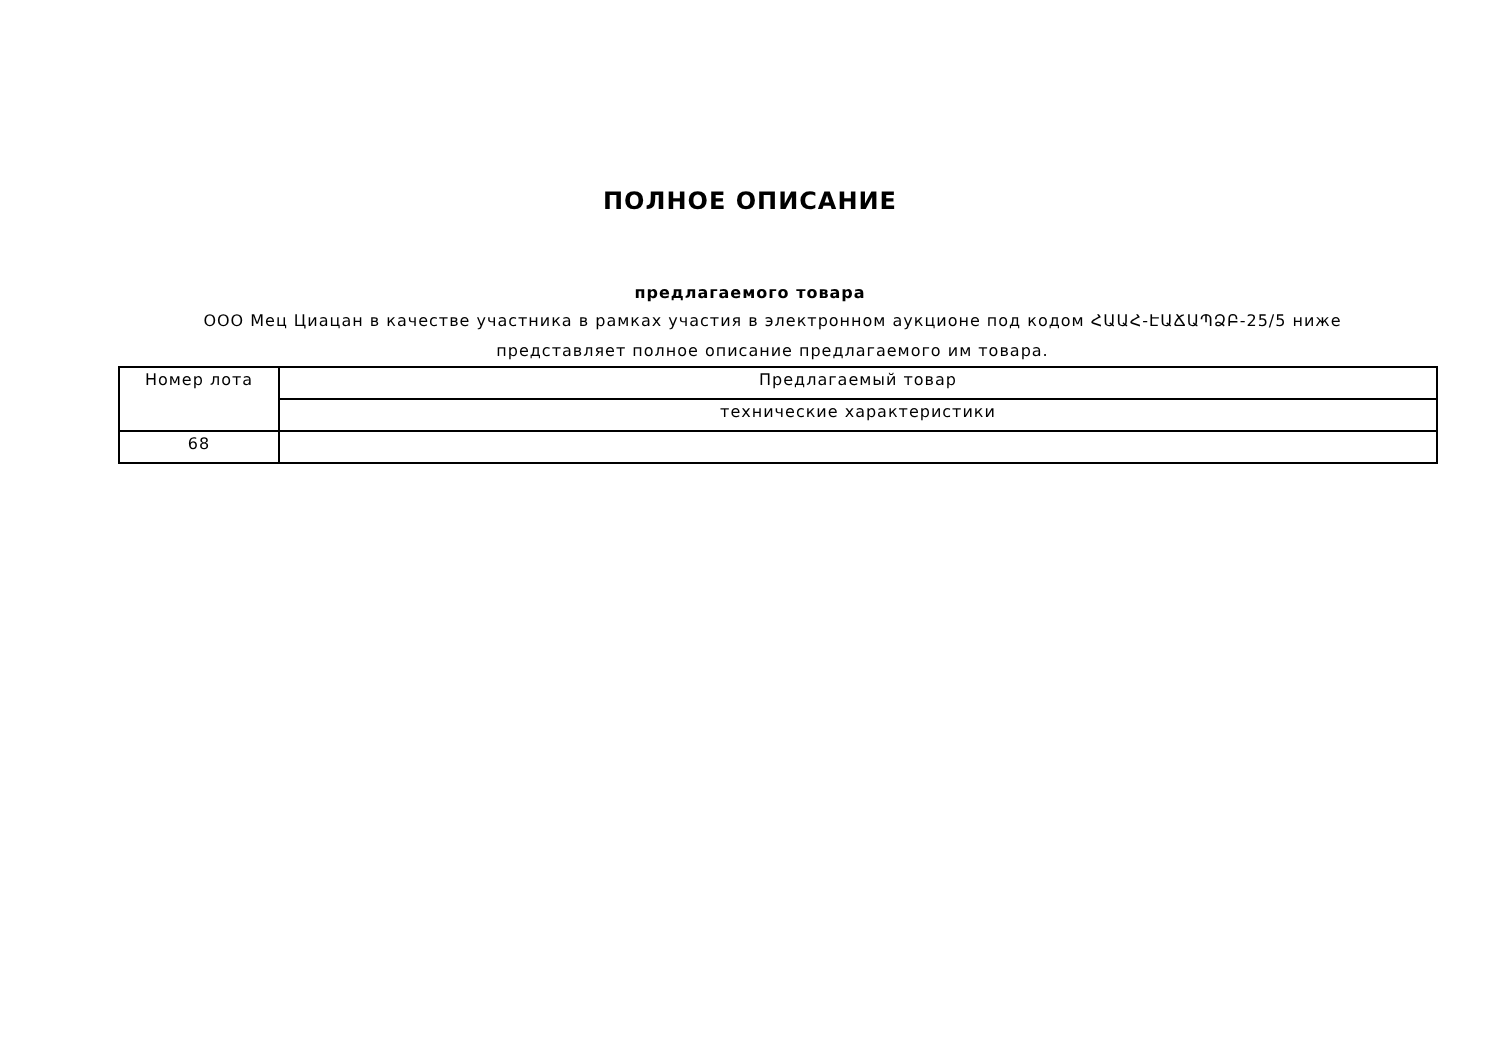ПОЛНОЕ ОПИСАНИЕ
предлагаемого товара
ООО Мец Циацан в качестве участника в рамках участия в электронном аукционе под кодом ՀԱԱՀ-ԷԱՃԱՊՁԲ-25/5 ниже представляет полное описание предлагаемого им товара.
| Номер лота | Предлагаемый товар |
| --- | --- |
| | технические характеристики |
| 68 | |